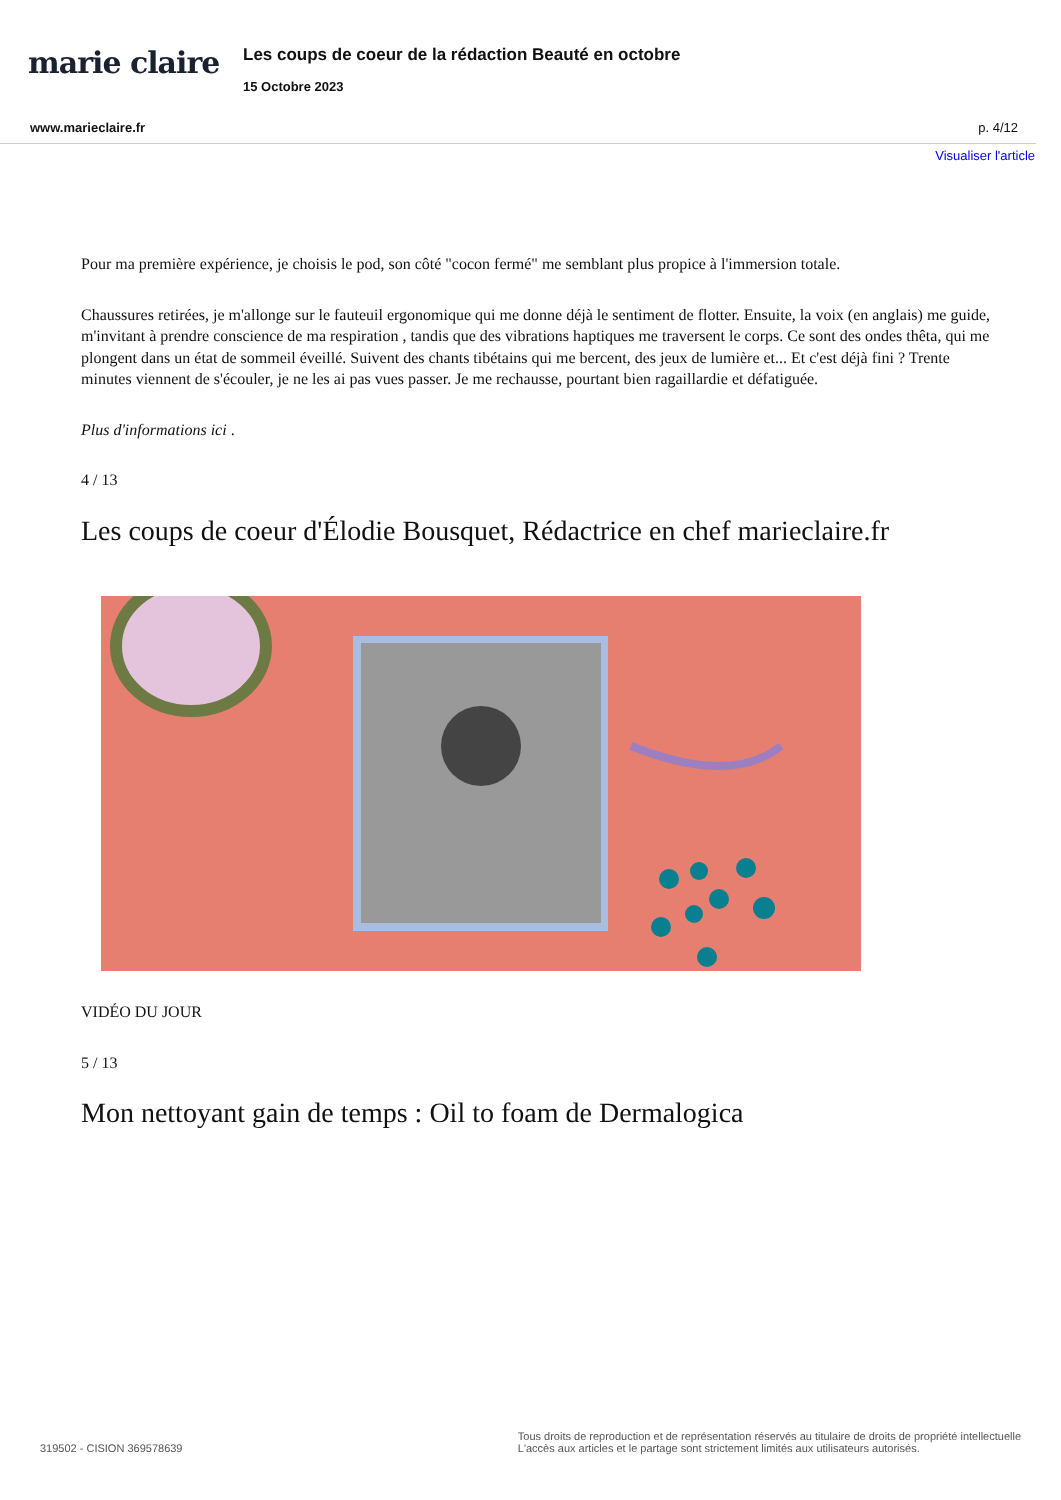marie claire
Les coups de coeur de la rédaction Beauté en octobre
15 Octobre 2023
www.marieclaire.fr p. 4/12
Visualiser l'article
Pour ma première expérience, je choisis le pod, son côté "cocon fermé" me semblant plus propice à l'immersion totale.
Chaussures retirées, je m'allonge sur le fauteuil ergonomique qui me donne déjà le sentiment de flotter. Ensuite, la voix (en anglais) me guide, m'invitant à prendre conscience de ma respiration , tandis que des vibrations haptiques me traversent le corps. Ce sont des ondes thêta, qui me plongent dans un état de sommeil éveillé. Suivent des chants tibétains qui me bercent, des jeux de lumière et... Et c'est déjà fini ? Trente minutes viennent de s'écouler, je ne les ai pas vues passer. Je me rechausse, pourtant bien ragaillardie et défatiguée.
Plus d'informations ici .
4 / 13
Les coups de coeur d'Élodie Bousquet, Rédactrice en chef marieclaire.fr
VIDÉO DU JOUR
5 / 13
Mon nettoyant gain de temps : Oil to foam de Dermalogica
319502 - CISION 369578639 Tous droits de reproduction et de représentation réservés au titulaire de droits de propriété intellectuelle
L'accès aux articles et le partage sont strictement limités aux utilisateurs autorisés.